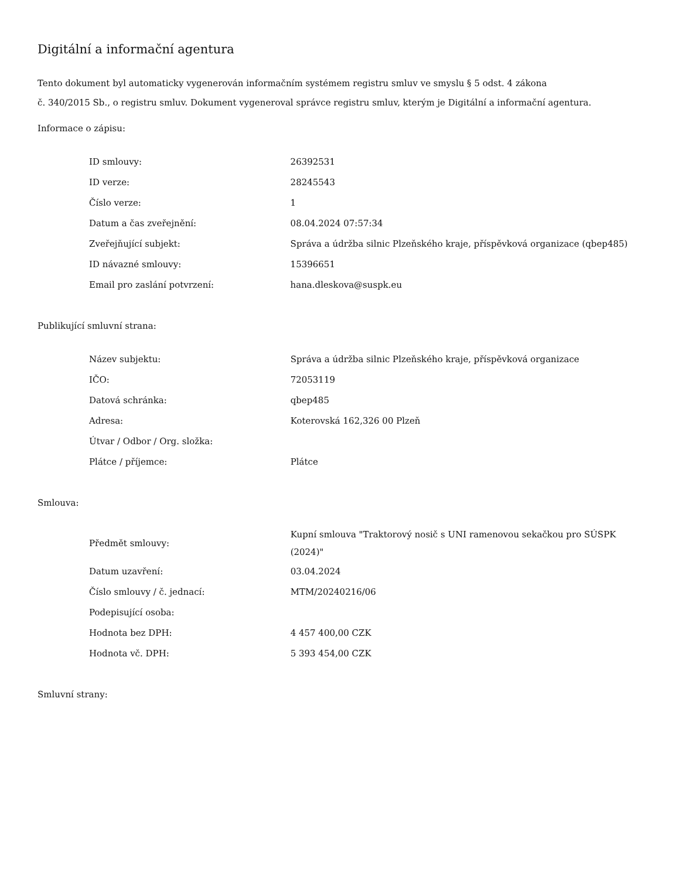Digitální a informační agentura
Tento dokument byl automaticky vygenerován informačním systémem registru smluv ve smyslu § 5 odst. 4 zákona
č. 340/2015 Sb., o registru smluv. Dokument vygeneroval správce registru smluv, kterým je Digitální a informační agentura.
Informace o zápisu:
| ID smlouvy: | 26392531 |
| ID verze: | 28245543 |
| Číslo verze: | 1 |
| Datum a čas zveřejnění: | 08.04.2024 07:57:34 |
| Zveřejňující subjekt: | Správa a údržba silnic Plzeňského kraje, příspěvková organizace (qbep485) |
| ID návazné smlouvy: | 15396651 |
| Email pro zaslání potvrzení: | hana.dleskova@suspk.eu |
Publikující smluvní strana:
| Název subjektu: | Správa a údržba silnic Plzeňského kraje, příspěvková organizace |
| IČO: | 72053119 |
| Datová schránka: | qbep485 |
| Adresa: | Koterovská 162,326 00 Plzeň |
| Útvar / Odbor / Org. složka: | |
| Plátce / příjemce: | Plátce |
Smlouva:
| Předmět smlouvy: | Kupní smlouva "Traktorový nosič s UNI ramenovou sekačkou pro SÚSPK (2024)" |
| Datum uzavření: | 03.04.2024 |
| Číslo smlouvy / č. jednací: | MTM/20240216/06 |
| Podepisující osoba: | |
| Hodnota bez DPH: | 4 457 400,00 CZK |
| Hodnota vč. DPH: | 5 393 454,00 CZK |
Smluvní strany: